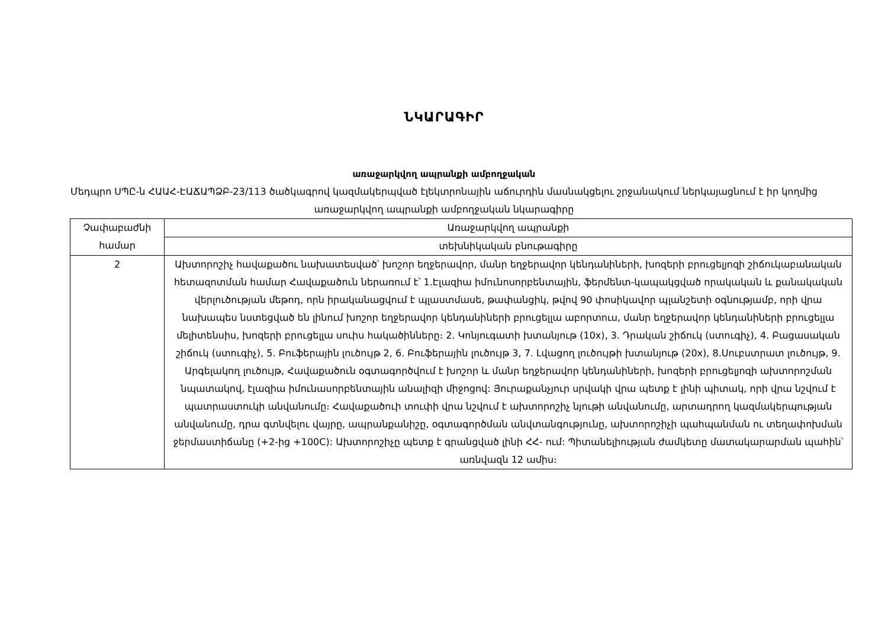ՆԿԱՐԱԳԻՐ
առաջարկվող ապրանքի ամբողջական
Մեդպրո ՍՊԸ-ն ՀԱԱՀ-ԷԱՃԱՊՁԲ-23/113 ծածկագրով կազմակերպված էլեկտրոնային աճուրդին մասնակցելու շրջանակում ներկայացնում է իր կողմից առաջարկվող ապրանքի ամբողջական նկարագիրը
| Չափաբաժնի համար | Առաջարկվող ապրանքի |
| | տեխնիկական բնութագիրը |
| 2 | Ախտորոշիչ հավաքածու նախատեսված՝ խոշոր եղջերավոր, մանր եղջերավոր կենդանիների, խոզերի բրուցելյոզի շիճուկաբանական հետազոտման համար Հավաքածուն ներառում է՝ 1.Էլազիա իմունոսորբենտային, ֆերմենտ-կապակցված որակական և քանակական վերլուծության մեթոդ, որն իրականացվում է պլաստմասե, թափանցիկ, թվով 90 փոսիկավոր պլանշետի օգնությամբ, որի վրա նախապես նստեցված են լինում խոշոր եղջերավոր կենդանիների բրուցելլա աբորտուս, մանր եղջերավոր կենդանիների բրուցելլա մելիտենսիս, խոզերի բրուցելլա սուիս հակածինները։ 2. Կոնյուգատի խտանյութ (10x), 3. Դրական շիճուկ (ստուգիչ), 4. Բացասական շիճուկ (ստուգիչ), 5. Բուֆերային լուծույթ 2, 6. Բուֆերային լուծույթ 3, 7. Լվացող լուծույթի խտանյութ (20x), 8.Սուբստրատ լուծույթ, 9. Արգելակող լուծույթ, Հավաքածուն օգտագործվում է խոշոր և մանր եղջերավոր կենդանիների, խոզերի բրուցելյոզի ախտորոշման նպատակով, էլազիա իմունասորբենտային անալիզի միջոցով: Յուրաքանչյուր սրվակի վրա պետք է լինի պիտակ, որի վրա նշվում է պատրաստուկի անվանումը։ Հավաքածուի տուփի վրա նշվում է ախտորոշիչ նյութի անվանումը, արտադրող կազմակերպության անվանումը, դրա գտնվելու վայրը, ապրանքանիշը, օգտագործման անվտանգությունը, ախտորոշիչի պահպանման ու տեղափոխման ջերմաստիճանը (+2-ից +100C): Ախտորոշիչը պետք է գրանցված լինի ՀՀ- ում: Պիտանելիության ժամկետը մատակարարման պահին՝ առնվազն 12 ամիս։ |